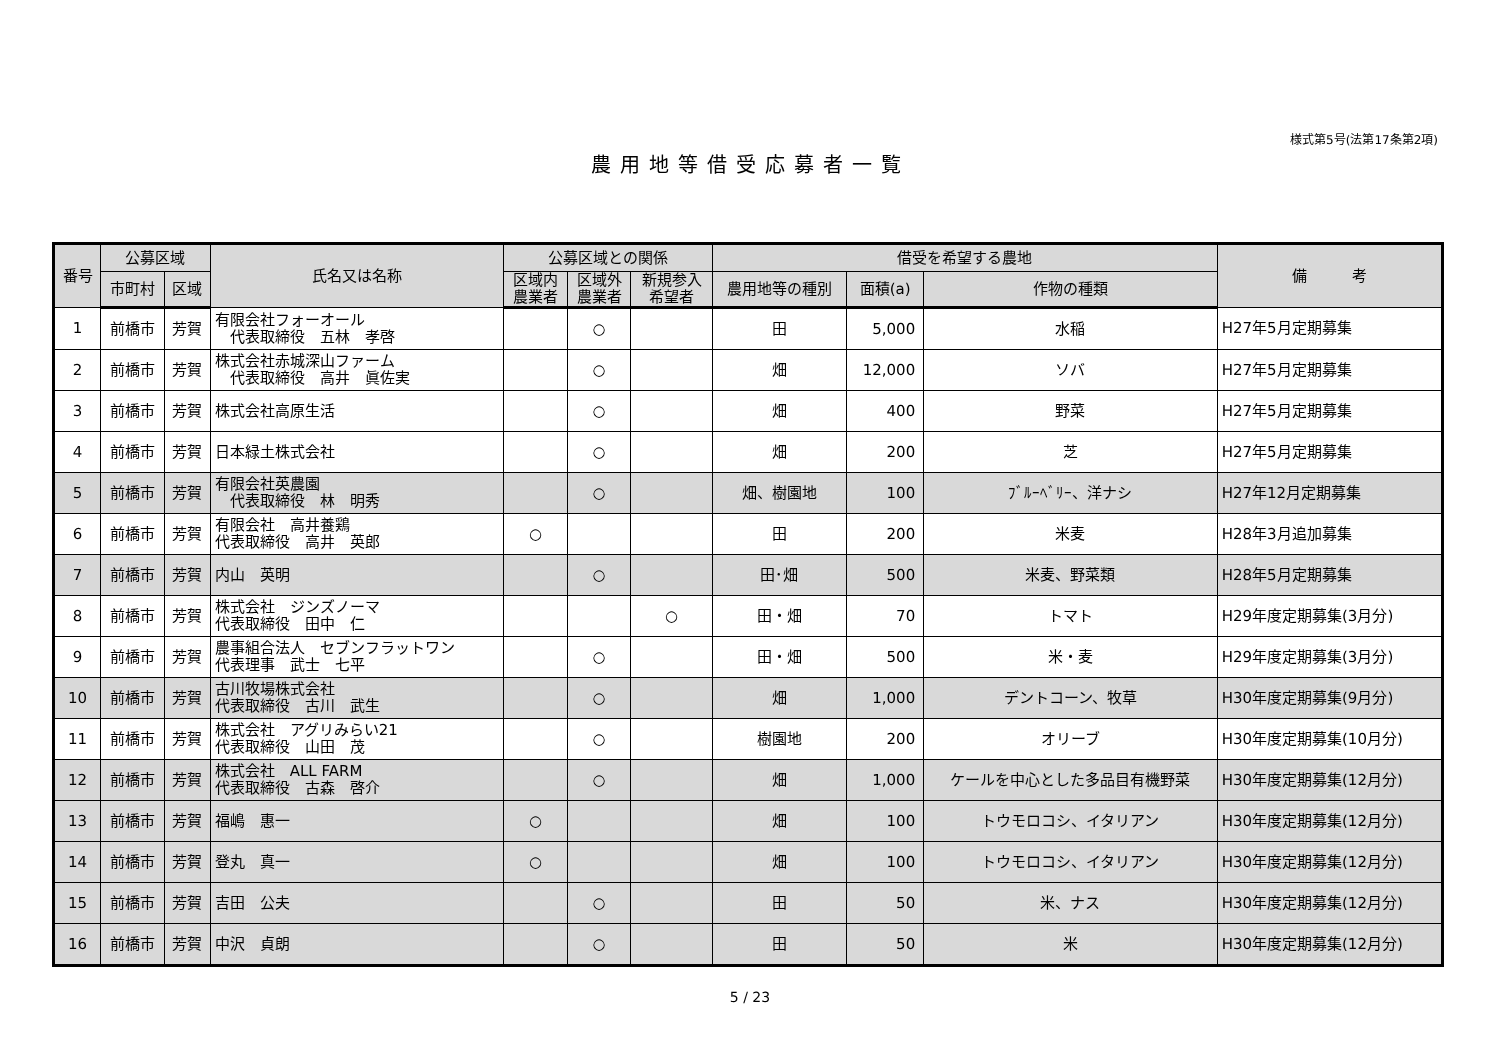様式第5号(法第17条第2項)
農用地等借受応募者一覧
| 番号 | 公募区域 | | 氏名又は名称 | 公募区域との関係 | | | 借受を希望する農地 | | | 備 考 |
| --- | --- | --- | --- | --- | --- | --- | --- | --- | --- | --- |
| | 市町村 | 区域 | | 区域内 農業者 | 区域外 農業者 | 新規参入 希望者 | 農用地等の種別 | 面積(a) | 作物の種類 | |
| 1 | 前橋市 | 芳賀 | 有限会社フォーオール 代表取締役 五林 孝啓 | | ○ | | 田 | 5,000 | 水稲 | H27年5月定期募集 |
| 2 | 前橋市 | 芳賀 | 株式会社赤城深山ファーム 代表取締役 高井 眞佐実 | | ○ | | 畑 | 12,000 | ソバ | H27年5月定期募集 |
| 3 | 前橋市 | 芳賀 | 株式会社高原生活 | | ○ | | 畑 | 400 | 野菜 | H27年5月定期募集 |
| 4 | 前橋市 | 芳賀 | 日本緑土株式会社 | | ○ | | 畑 | 200 | 芝 | H27年5月定期募集 |
| 5 | 前橋市 | 芳賀 | 有限会社英農園 代表取締役 林 明秀 | | ○ | | 畑、樹園地 | 100 | ﾌﾞﾙｰﾍﾞﾘｰ、洋ナシ | H27年12月定期募集 |
| 6 | 前橋市 | 芳賀 | 有限会社 高井養鶏 代表取締役 高井 英郎 | ○ | | | 田 | 200 | 米麦 | H28年3月追加募集 |
| 7 | 前橋市 | 芳賀 | 内山 英明 | | ○ | | 田･畑 | 500 | 米麦、野菜類 | H28年5月定期募集 |
| 8 | 前橋市 | 芳賀 | 株式会社 ジンズノーマ 代表取締役 田中 仁 | | | ○ | 田・畑 | 70 | トマト | H29年度定期募集(3月分) |
| 9 | 前橋市 | 芳賀 | 農事組合法人 セブンフラットワン 代表理事 武士 七平 | | ○ | | 田・畑 | 500 | 米・麦 | H29年度定期募集(3月分) |
| 10 | 前橋市 | 芳賀 | 古川牧場株式会社 代表取締役 古川 武生 | | ○ | | 畑 | 1,000 | デントコーン、牧草 | H30年度定期募集(9月分) |
| 11 | 前橋市 | 芳賀 | 株式会社 アグリみらい21 代表取締役 山田 茂 | | ○ | | 樹園地 | 200 | オリーブ | H30年度定期募集(10月分) |
| 12 | 前橋市 | 芳賀 | 株式会社 ALL FARM 代表取締役 古森 啓介 | | ○ | | 畑 | 1,000 | ケールを中心とした多品目有機野菜 | H30年度定期募集(12月分) |
| 13 | 前橋市 | 芳賀 | 福嶋 惠一 | ○ | | | 畑 | 100 | トウモロコシ、イタリアン | H30年度定期募集(12月分) |
| 14 | 前橋市 | 芳賀 | 登丸 真一 | ○ | | | 畑 | 100 | トウモロコシ、イタリアン | H30年度定期募集(12月分) |
| 15 | 前橋市 | 芳賀 | 吉田 公夫 | | ○ | | 田 | 50 | 米、ナス | H30年度定期募集(12月分) |
| 16 | 前橋市 | 芳賀 | 中沢 貞朗 | | ○ | | 田 | 50 | 米 | H30年度定期募集(12月分) |
5 / 23